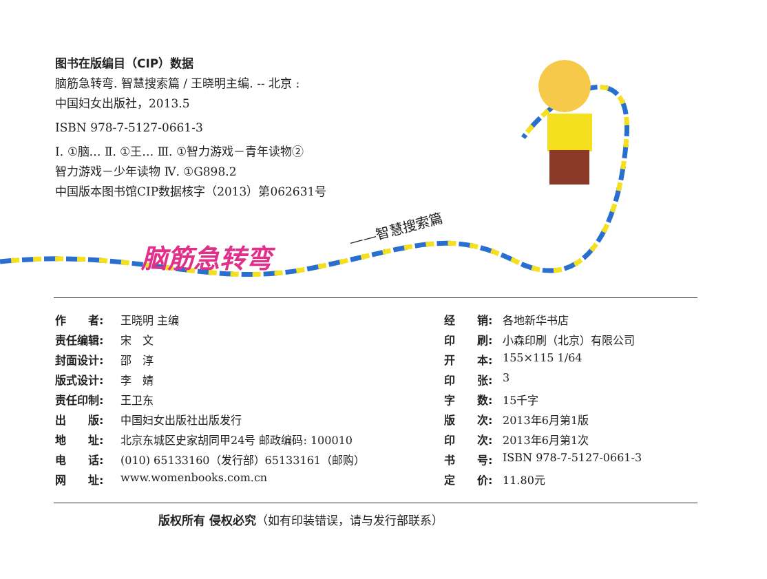图书在版编目（CIP）数据
脑筋急转弯. 智慧搜索篇 / 王晓明主编. -- 北京 :
中国妇女出版社，2013.5
ISBN 978-7-5127-0661-3
Ⅰ. ①脑… Ⅱ. ①王… Ⅲ. ①智力游戏－青年读物②
智力游戏－少年读物 Ⅳ. ①G898.2
中国版本图书馆CIP数据核字（2013）第062631号
脑筋急转弯
——智慧搜索篇
| 作 者: | 王晓明 主编 | 经 销: | 各地新华书店 |
| 责任编辑: | 宋 文 | 印 刷: | 小森印刷（北京）有限公司 |
| 封面设计: | 邵 淳 | 开 本: | 155×115 1/64 |
| 版式设计: | 李 婧 | 印 张: | 3 |
| 责任印制: | 王卫东 | 字 数: | 15千字 |
| 出 版: | 中国妇女出版社出版发行 | 版 次: | 2013年6月第1版 |
| 地 址: | 北京东城区史家胡同甲24号 邮政编码: 100010 | 印 次: | 2013年6月第1次 |
| 电 话: | (010) 65133160（发行部）65133161（邮购） | 书 号: | ISBN 978-7-5127-0661-3 |
| 网 址: | www.womenbooks.com.cn | 定 价: | 11.80元 |
版权所有 侵权必究（如有印装错误，请与发行部联系）